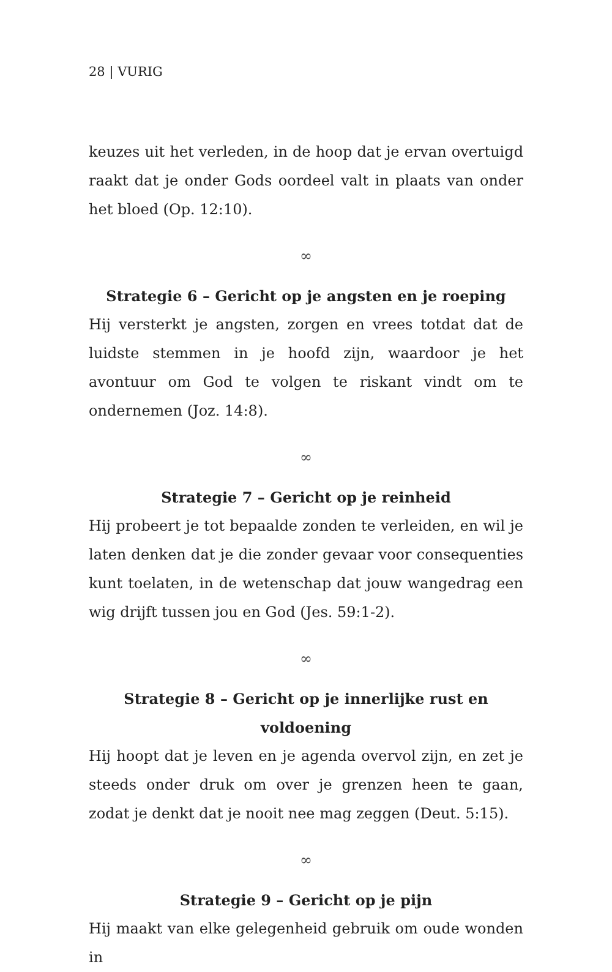28 | VURIG
keuzes uit het verleden, in de hoop dat je ervan overtuigd raakt dat je onder Gods oordeel valt in plaats van onder het bloed (Op. 12:10).
∞
Strategie 6 – Gericht op je angsten en je roeping
Hij versterkt je angsten, zorgen en vrees totdat dat de luidste stemmen in je hoofd zijn, waardoor je het avontuur om God te volgen te riskant vindt om te ondernemen (Joz. 14:8).
∞
Strategie 7 – Gericht op je reinheid
Hij probeert je tot bepaalde zonden te verleiden, en wil je laten denken dat je die zonder gevaar voor consequenties kunt toelaten, in de wetenschap dat jouw wangedrag een wig drijft tussen jou en God (Jes. 59:1-2).
∞
Strategie 8 – Gericht op je innerlijke rust en voldoening
Hij hoopt dat je leven en je agenda overvol zijn, en zet je steeds onder druk om over je grenzen heen te gaan, zodat je denkt dat je nooit nee mag zeggen (Deut. 5:15).
∞
Strategie 9 – Gericht op je pijn
Hij maakt van elke gelegenheid gebruik om oude wonden in